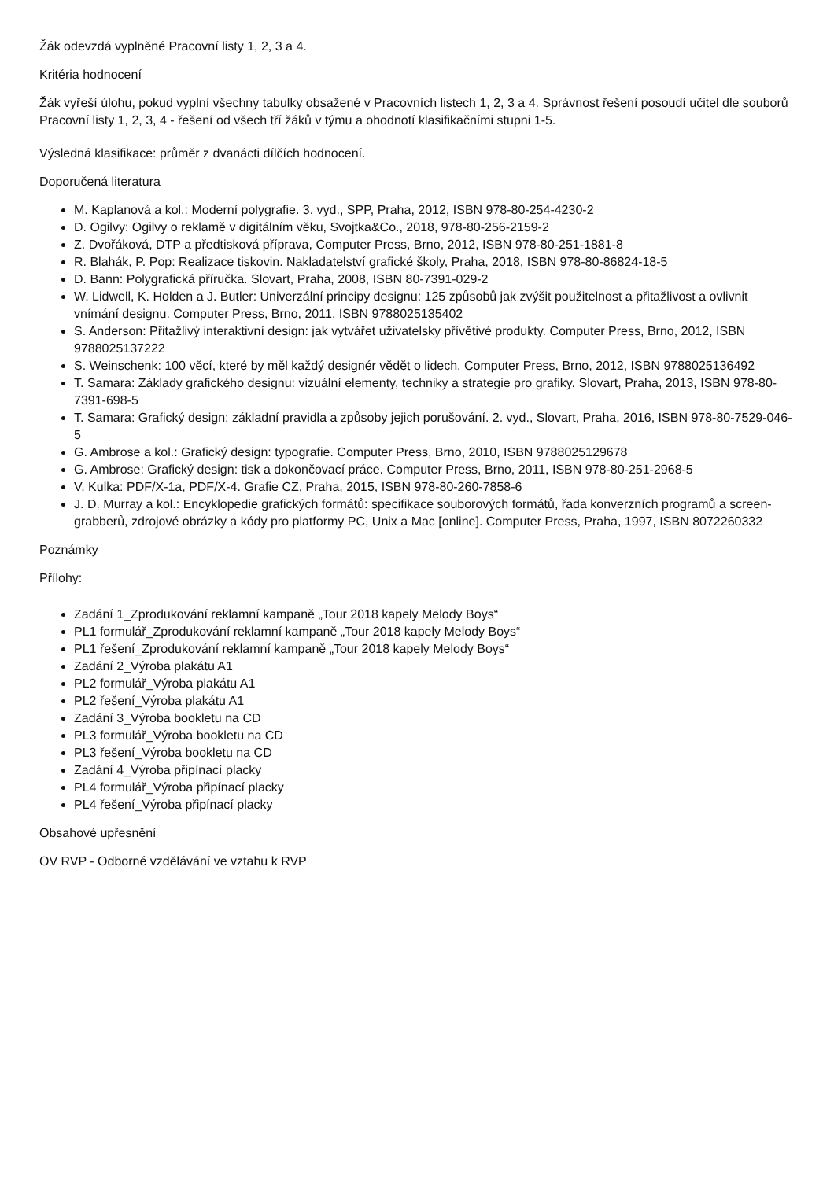Žák odevzdá vyplněné Pracovní listy 1, 2, 3 a 4.
Kritéria hodnocení
Žák vyřeší úlohu, pokud vyplní všechny tabulky obsažené v Pracovních listech 1, 2, 3 a 4. Správnost řešení posoudí učitel dle souborů Pracovní listy 1, 2, 3, 4 - řešení od všech tří žáků v týmu a ohodnotí klasifikačními stupni 1-5.
Výsledná klasifikace: průměr z dvanácti dílčích hodnocení.
Doporučená literatura
M. Kaplanová a kol.: Moderní polygrafie. 3. vyd., SPP, Praha, 2012, ISBN 978-80-254-4230-2
D. Ogilvy: Ogilvy o reklamě v digitálním věku, Svojtka&Co., 2018, 978-80-256-2159-2
Z. Dvořáková, DTP a předtisková příprava, Computer Press, Brno, 2012, ISBN 978-80-251-1881-8
R. Blahák, P. Pop: Realizace tiskovin. Nakladatelství grafické školy, Praha, 2018, ISBN 978-80-86824-18-5
D. Bann: Polygrafická příručka. Slovart, Praha, 2008, ISBN 80-7391-029-2
W. Lidwell, K. Holden a J. Butler: Univerzální principy designu: 125 způsobů jak zvýšit použitelnost a přitažlivost a ovlivnit vnímání designu. Computer Press, Brno, 2011, ISBN 9788025135402
S. Anderson: Přitažlivý interaktivní design: jak vytvářet uživatelsky přívětivé produkty. Computer Press, Brno, 2012, ISBN 9788025137222
S. Weinschenk: 100 věcí, které by měl každý designér vědět o lidech. Computer Press, Brno, 2012, ISBN 9788025136492
T. Samara: Základy grafického designu: vizuální elementy, techniky a strategie pro grafiky. Slovart, Praha, 2013, ISBN 978-80-7391-698-5
T. Samara: Grafický design: základní pravidla a způsoby jejich porušování. 2. vyd., Slovart, Praha, 2016, ISBN 978-80-7529-046-5
G. Ambrose a kol.: Grafický design: typografie. Computer Press, Brno, 2010, ISBN 9788025129678
G. Ambrose: Grafický design: tisk a dokončovací práce. Computer Press, Brno, 2011, ISBN 978-80-251-2968-5
V. Kulka: PDF/X-1a, PDF/X-4. Grafie CZ, Praha, 2015, ISBN 978-80-260-7858-6
J. D. Murray a kol.: Encyklopedie grafických formátů: specifikace souborových formátů, řada konverzních programů a screen-grabberů, zdrojové obrázky a kódy pro platformy PC, Unix a Mac [online]. Computer Press, Praha, 1997, ISBN 8072260332
Poznámky
Přílohy:
Zadání 1_Zprodukování reklamní kampaně „Tour 2018 kapely Melody Boys“
PL1 formulář_Zprodukování reklamní kampaně „Tour 2018 kapely Melody Boys“
PL1 řešení_Zprodukování reklamní kampaně „Tour 2018 kapely Melody Boys“
Zadání 2_Výroba plakátu A1
PL2 formulář_Výroba plakátu A1
PL2 řešení_Výroba plakátu A1
Zadání 3_Výroba bookletu na CD
PL3 formulář_Výroba bookletu na CD
PL3 řešení_Výroba bookletu na CD
Zadání 4_Výroba připínací placky
PL4 formulář_Výroba připínací placky
PL4 řešení_Výroba připínací placky
Obsahové upřesnění
OV RVP - Odborné vzdělávání ve vztahu k RVP